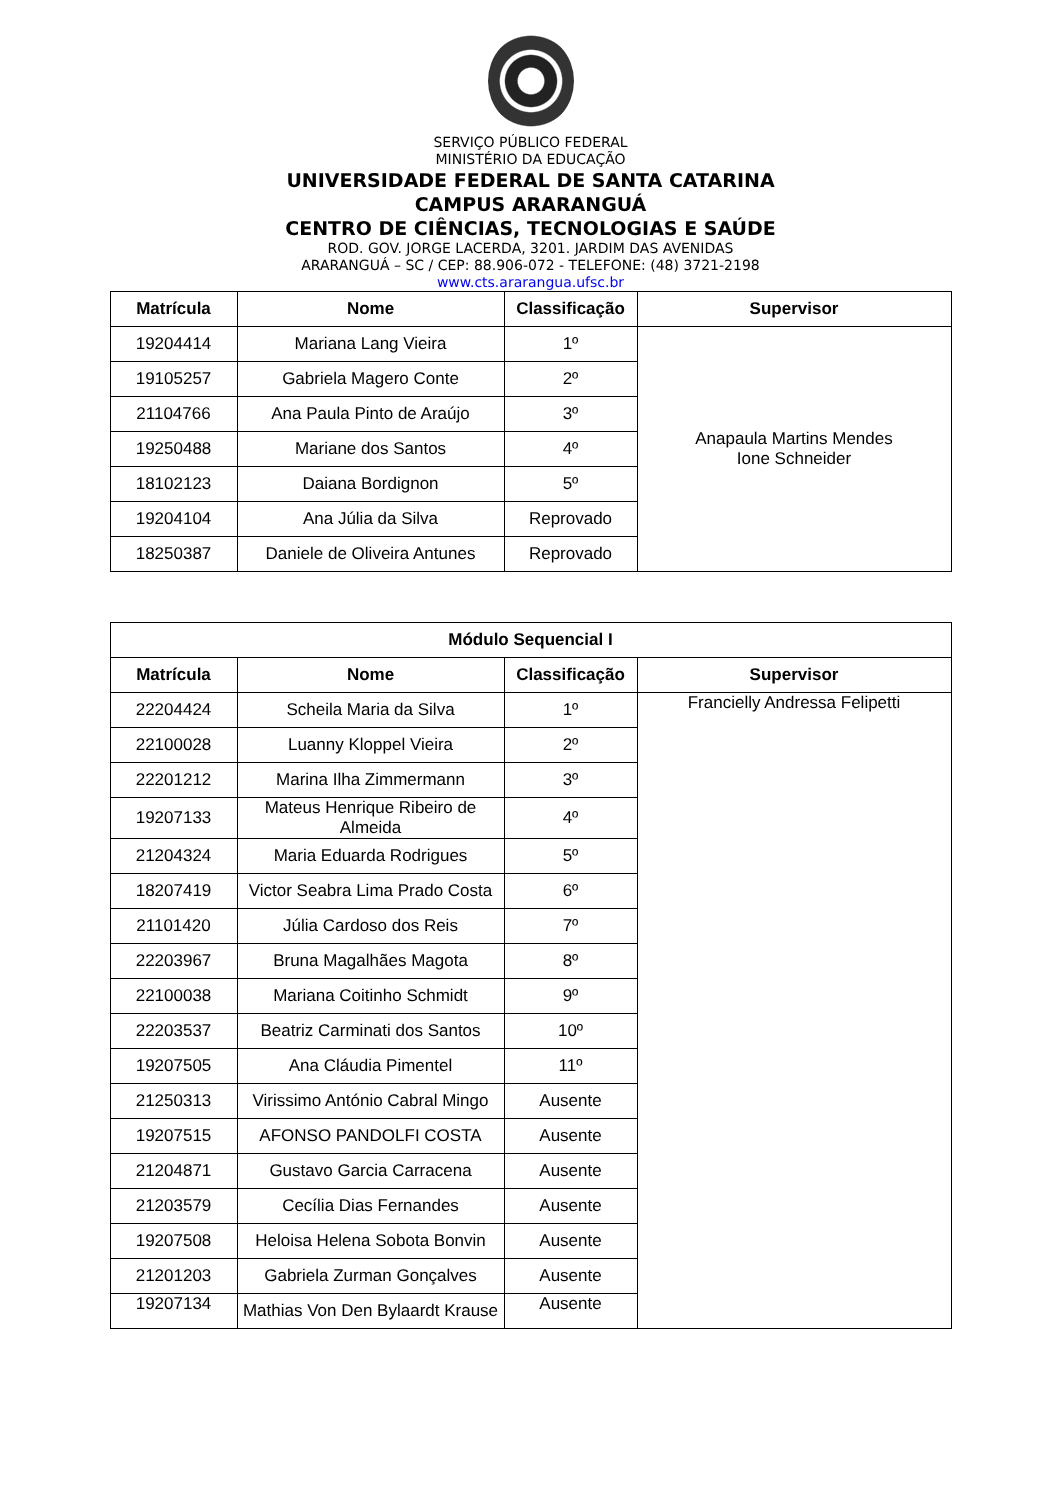SERVIÇO PÚBLICO FEDERAL
MINISTÉRIO DA EDUCAÇÃO
UNIVERSIDADE FEDERAL DE SANTA CATARINA
CAMPUS ARARANGUÁ
CENTRO DE CIÊNCIAS, TECNOLOGIAS E SAÚDE
ROD. GOV. JORGE LACERDA, 3201. JARDIM DAS AVENIDAS
ARARANGUÁ – SC / CEP: 88.906-072 - TELEFONE: (48) 3721-2198
www.cts.ararangua.ufsc.br
| Matrícula | Nome | Classificação | Supervisor |
| --- | --- | --- | --- |
| 19204414 | Mariana Lang Vieira | 1º | Anapaula Martins Mendes Ione Schneider |
| 19105257 | Gabriela Magero Conte | 2º | |
| 21104766 | Ana Paula Pinto de Araújo | 3º | |
| 19250488 | Mariane dos Santos | 4º | |
| 18102123 | Daiana Bordignon | 5º | |
| 19204104 | Ana Júlia da Silva | Reprovado | |
| 18250387 | Daniele de Oliveira Antunes | Reprovado | |
| Módulo Sequencial I | | | |
| --- | --- | --- | --- |
| Matrícula | Nome | Classificação | Supervisor |
| 22204424 | Scheila Maria da Silva | 1º | Francielly Andressa Felipetti |
| 22100028 | Luanny Kloppel Vieira | 2º | |
| 22201212 | Marina Ilha Zimmermann | 3º | |
| 19207133 | Mateus Henrique Ribeiro de Almeida | 4º | |
| 21204324 | Maria Eduarda Rodrigues | 5º | |
| 18207419 | Victor Seabra Lima Prado Costa | 6º | |
| 21101420 | Júlia Cardoso dos Reis | 7º | |
| 22203967 | Bruna Magalhães Magota | 8º | |
| 22100038 | Mariana Coitinho Schmidt | 9º | |
| 22203537 | Beatriz Carminati dos Santos | 10º | |
| 19207505 | Ana Cláudia Pimentel | 11º | |
| 21250313 | Virissimo António Cabral Mingo | Ausente | |
| 19207515 | AFONSO PANDOLFI COSTA | Ausente | |
| 21204871 | Gustavo Garcia Carracena | Ausente | |
| 21203579 | Cecília Dias Fernandes | Ausente | |
| 19207508 | Heloisa Helena Sobota Bonvin | Ausente | |
| 21201203 | Gabriela Zurman Gonçalves | Ausente | |
| 19207134 | Mathias Von Den Bylaardt Krause | Ausente | |